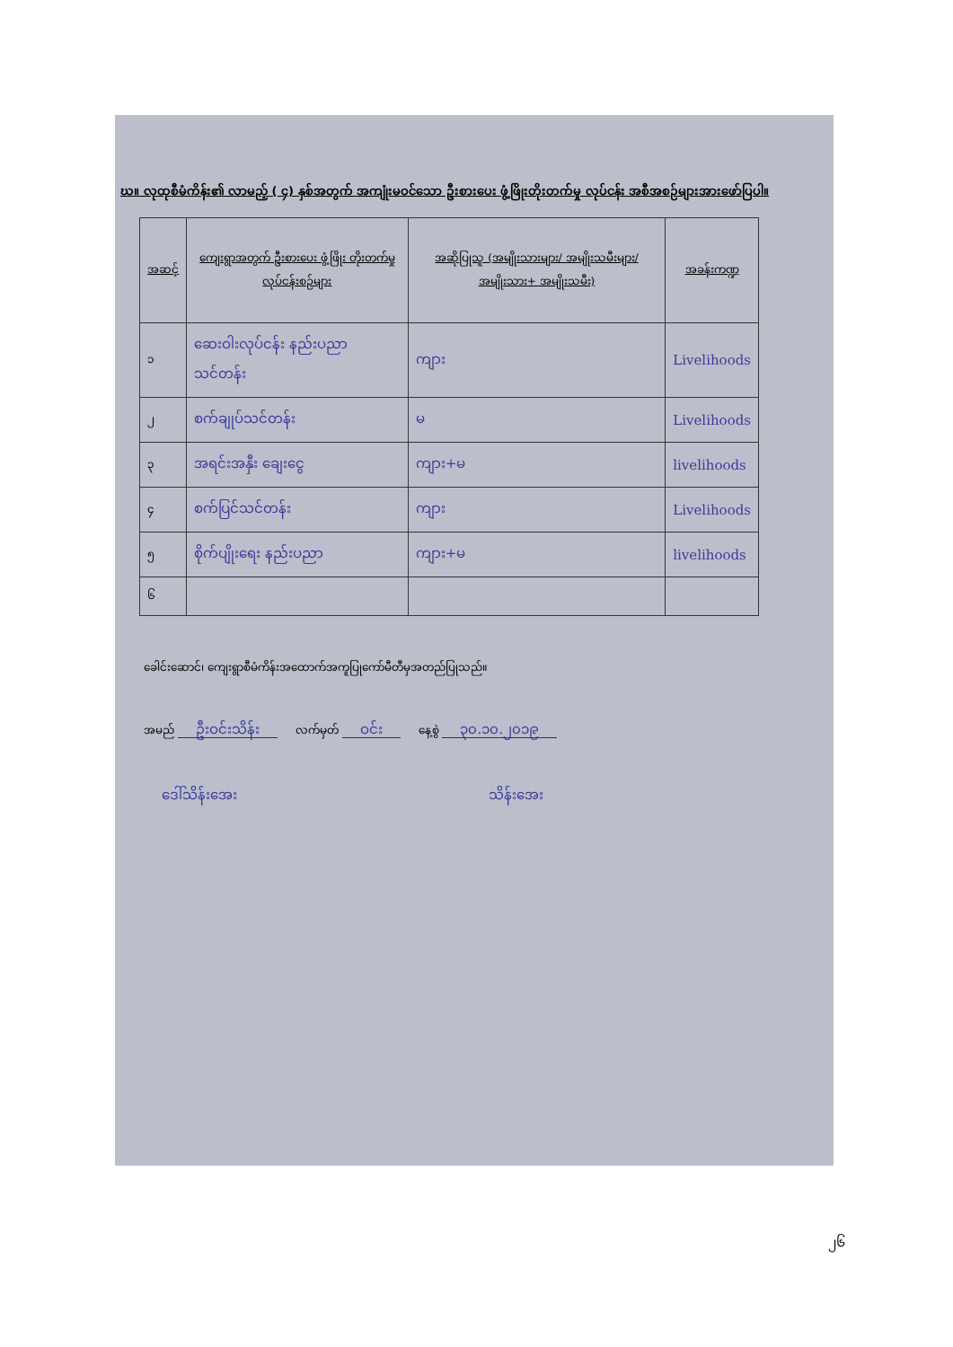ဃ။ လုထုစီမံကိန်း၏ လာမည့် ( ၄) နှစ်အတွက် အကျုံးမဝင်သော ဦးစားပေး ဖွံ့ဖြိုးတိုးတက်မှု လုပ်ငန်း အစီအစဉ်များအားဖော်ပြပါ။
| အဆင့် | ကျေးရွာအတွက် ဦးစားပေး ဖွံ့ဖြိုး တိုးတက်မှု လုပ်ငန်းစဉ်များ | အဆိုပြုသူ (အမျိုးသားများ/ အမျိုးသမီးများ/ အမျိုးသား+ အမျိုးသမီး) | အခန်းကဏ္ဍ |
| --- | --- | --- | --- |
| ၁ | ဆေးဝါးလုပ်ငန်း နည်းပညာ သင်တန်း | ကျား | Livelihoods |
| ၂ | စက်ချုပ်သင်တန်း | မ | Livelihoods |
| ၃ | အရင်းအနှီး ချေးငွေ | ကျား+မ | livelihoods |
| ၄ | စက်ပြင်သင်တန်း | ကျား | Livelihoods |
| ၅ | စိုက်ပျိုးရေး နည်းပညာ | ကျား+မ | livelihoods |
| ၆ | | | |
ခေါင်းဆောင်၊ ကျေးရွာစီမံကိန်းအထောက်အကူပြုကော်မီတီမှအတည်ပြုသည်။
အမည် ဦးဝင်းသိန်း လက်မှတ် ဝင်း နေ့စွဲ ၃၀.၁၀.၂၀၁၉
ဒေါ်သိန်းအေး သိန်းအေး
၂၆